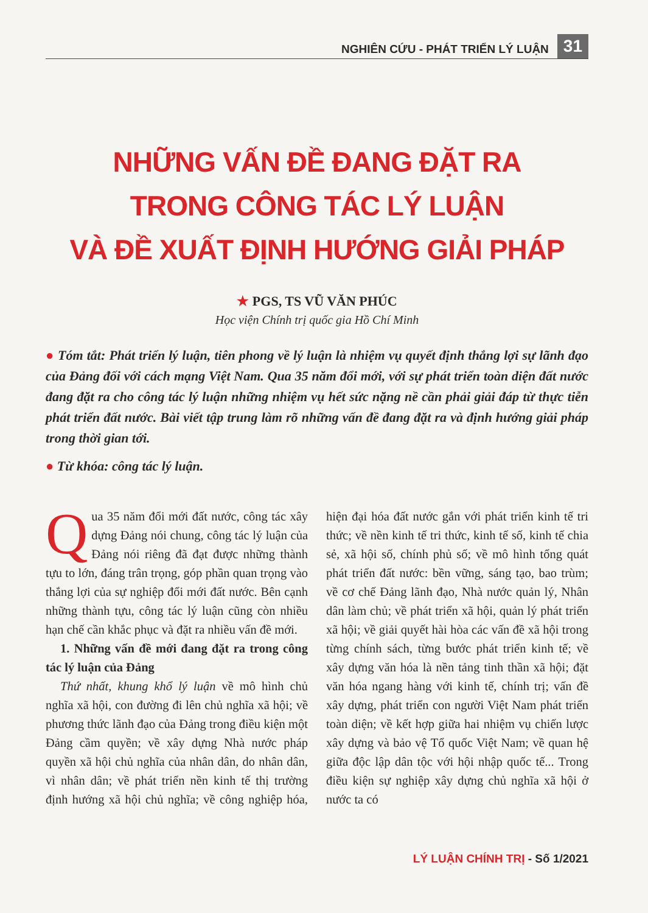NGHIÊN CỨU - PHÁT TRIỂN LÝ LUẬN 31
NHỮNG VẤN ĐỀ ĐANG ĐẶT RA
TRONG CÔNG TÁC LÝ LUẬN
VÀ ĐỀ XUẤT ĐỊNH HƯỚNG GIẢI PHÁP
★ PGS, TS VŨ VĂN PHÚC
Học viện Chính trị quốc gia Hồ Chí Minh
● Tóm tắt: Phát triển lý luận, tiên phong về lý luận là nhiệm vụ quyết định thắng lợi sự lãnh đạo của Đảng đối với cách mạng Việt Nam. Qua 35 năm đổi mới, với sự phát triển toàn diện đất nước đang đặt ra cho công tác lý luận những nhiệm vụ hết sức nặng nề cần phải giải đáp từ thực tiễn phát triển đất nước. Bài viết tập trung làm rõ những vấn đề đang đặt ra và định hướng giải pháp trong thời gian tới.
● Từ khóa: công tác lý luận.
Qua 35 năm đổi mới đất nước, công tác xây dựng Đảng nói chung, công tác lý luận của Đảng nói riêng đã đạt được những thành tựu to lớn, đáng trân trọng, góp phần quan trọng vào thắng lợi của sự nghiệp đổi mới đất nước. Bên cạnh những thành tựu, công tác lý luận cũng còn nhiều hạn chế cần khắc phục và đặt ra nhiều vấn đề mới.
1. Những vấn đề mới đang đặt ra trong công tác lý luận của Đảng
Thứ nhất, khung khổ lý luận về mô hình chủ nghĩa xã hội, con đường đi lên chủ nghĩa xã hội; về phương thức lãnh đạo của Đảng trong điều kiện một Đảng cầm quyền; về xây dựng Nhà nước pháp quyền xã hội chủ nghĩa của nhân dân, do nhân dân, vì nhân dân; về phát triển nền kinh tế thị trường định hướng xã hội chủ nghĩa; về công nghiệp hóa, hiện đại hóa đất nước gắn với phát triển kinh tế tri thức; về nền kinh tế tri thức, kinh tế số, kinh tế chia sẻ, xã hội số, chính phủ số; về mô hình tổng quát phát triển đất nước: bền vững, sáng tạo, bao trùm; về cơ chế Đảng lãnh đạo, Nhà nước quản lý, Nhân dân làm chủ; về phát triển xã hội, quản lý phát triển xã hội; về giải quyết hài hòa các vấn đề xã hội trong từng chính sách, từng bước phát triển kinh tế; về xây dựng văn hóa là nền tảng tinh thần xã hội; đặt văn hóa ngang hàng với kinh tế, chính trị; vấn đề xây dựng, phát triển con người Việt Nam phát triển toàn diện; về kết hợp giữa hai nhiệm vụ chiến lược xây dựng và bảo vệ Tổ quốc Việt Nam; về quan hệ giữa độc lập dân tộc với hội nhập quốc tế... Trong điều kiện sự nghiệp xây dựng chủ nghĩa xã hội ở nước ta có
LÝ LUẬN CHÍNH TRỊ - Số 1/2021